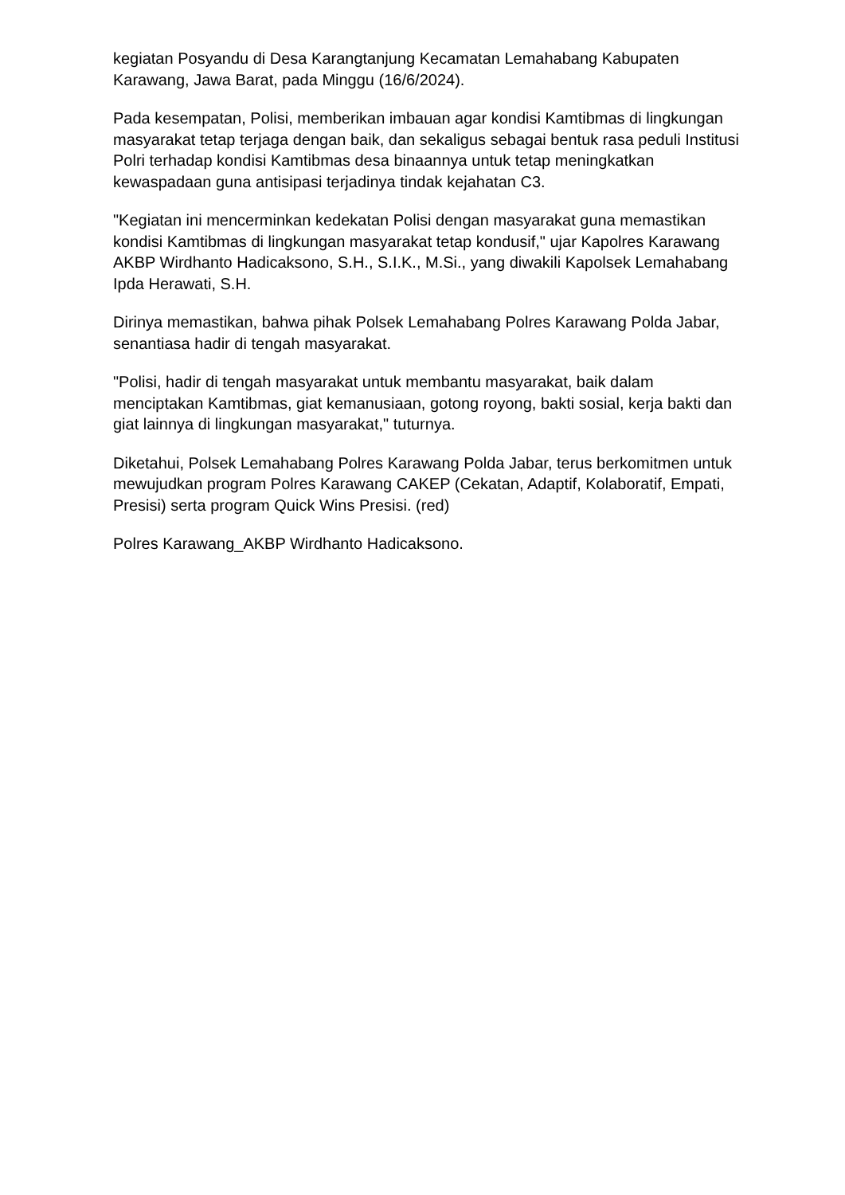kegiatan Posyandu di Desa Karangtanjung Kecamatan Lemahabang Kabupaten Karawang, Jawa Barat, pada Minggu (16/6/2024).
Pada kesempatan, Polisi, memberikan imbauan agar kondisi Kamtibmas di lingkungan masyarakat tetap terjaga dengan baik, dan sekaligus sebagai bentuk rasa peduli Institusi Polri terhadap kondisi Kamtibmas desa binaannya untuk tetap meningkatkan kewaspadaan guna antisipasi terjadinya tindak kejahatan C3.
"Kegiatan ini mencerminkan kedekatan Polisi dengan masyarakat guna memastikan kondisi Kamtibmas di lingkungan masyarakat tetap kondusif," ujar Kapolres Karawang AKBP Wirdhanto Hadicaksono, S.H., S.I.K., M.Si., yang diwakili Kapolsek Lemahabang Ipda Herawati, S.H.
Dirinya memastikan, bahwa pihak Polsek Lemahabang Polres Karawang Polda Jabar, senantiasa hadir di tengah masyarakat.
"Polisi, hadir di tengah masyarakat untuk membantu masyarakat, baik dalam menciptakan Kamtibmas, giat kemanusiaan, gotong royong, bakti sosial, kerja bakti dan giat lainnya di lingkungan masyarakat," tuturnya.
Diketahui, Polsek Lemahabang Polres Karawang Polda Jabar, terus berkomitmen untuk mewujudkan program Polres Karawang CAKEP (Cekatan, Adaptif, Kolaboratif, Empati, Presisi) serta program Quick Wins Presisi. (red)
Polres Karawang_AKBP Wirdhanto Hadicaksono.